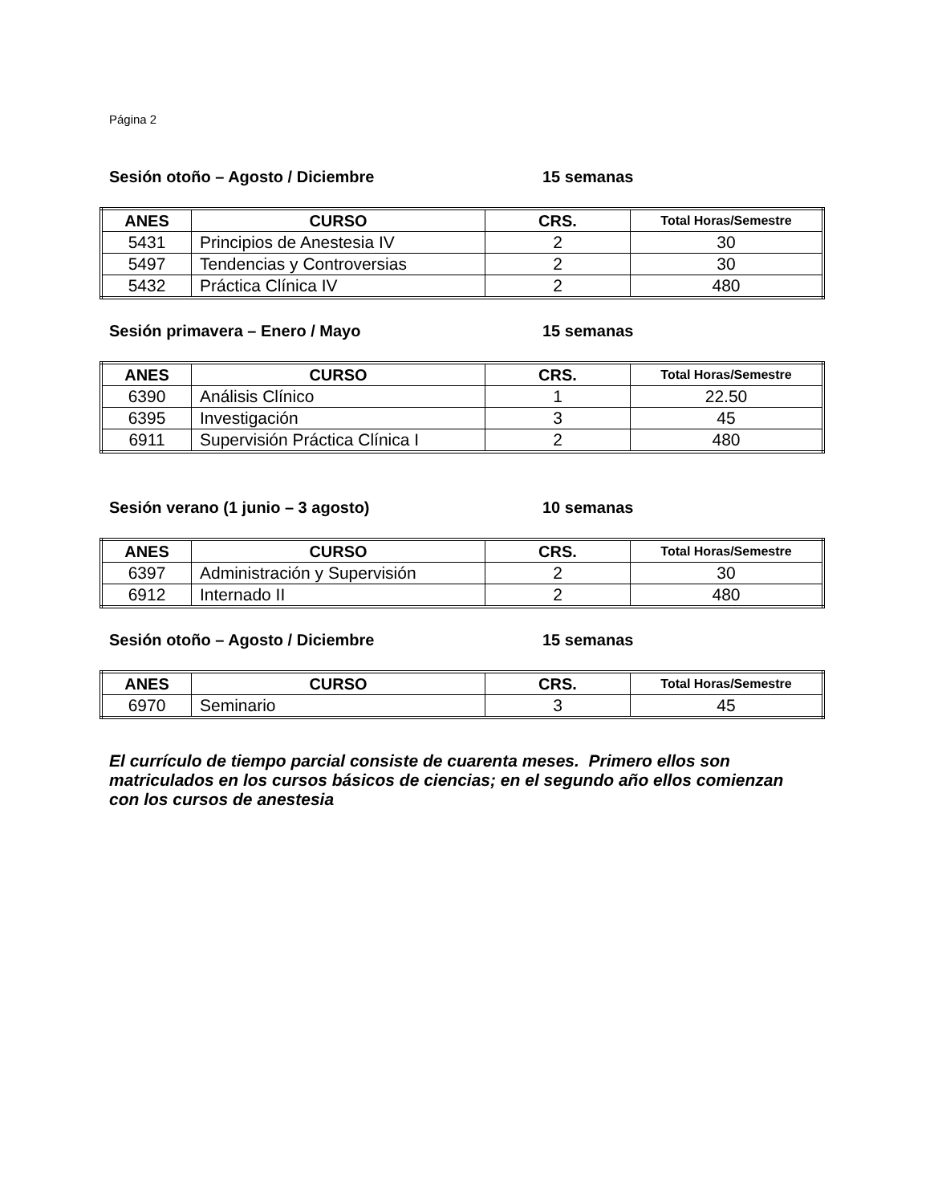Página 2
Sesión otoño – Agosto / Diciembre 15 semanas
| ANES | CURSO | CRS. | Total Horas/Semestre |
| --- | --- | --- | --- |
| 5431 | Principios de Anestesia IV | 2 | 30 |
| 5497 | Tendencias y Controversias | 2 | 30 |
| 5432 | Práctica Clínica IV | 2 | 480 |
Sesión primavera – Enero / Mayo 15 semanas
| ANES | CURSO | CRS. | Total Horas/Semestre |
| --- | --- | --- | --- |
| 6390 | Análisis Clínico | 1 | 22.50 |
| 6395 | Investigación | 3 | 45 |
| 6911 | Supervisión Práctica Clínica I | 2 | 480 |
Sesión verano (1 junio – 3 agosto) 10 semanas
| ANES | CURSO | CRS. | Total Horas/Semestre |
| --- | --- | --- | --- |
| 6397 | Administración y Supervisión | 2 | 30 |
| 6912 | Internado II | 2 | 480 |
Sesión otoño – Agosto / Diciembre 15 semanas
| ANES | CURSO | CRS. | Total Horas/Semestre |
| --- | --- | --- | --- |
| 6970 | Seminario | 3 | 45 |
El currículo de tiempo parcial consiste de cuarenta meses. Primero ellos son matriculados en los cursos básicos de ciencias; en el segundo año ellos comienzan con los cursos de anestesia